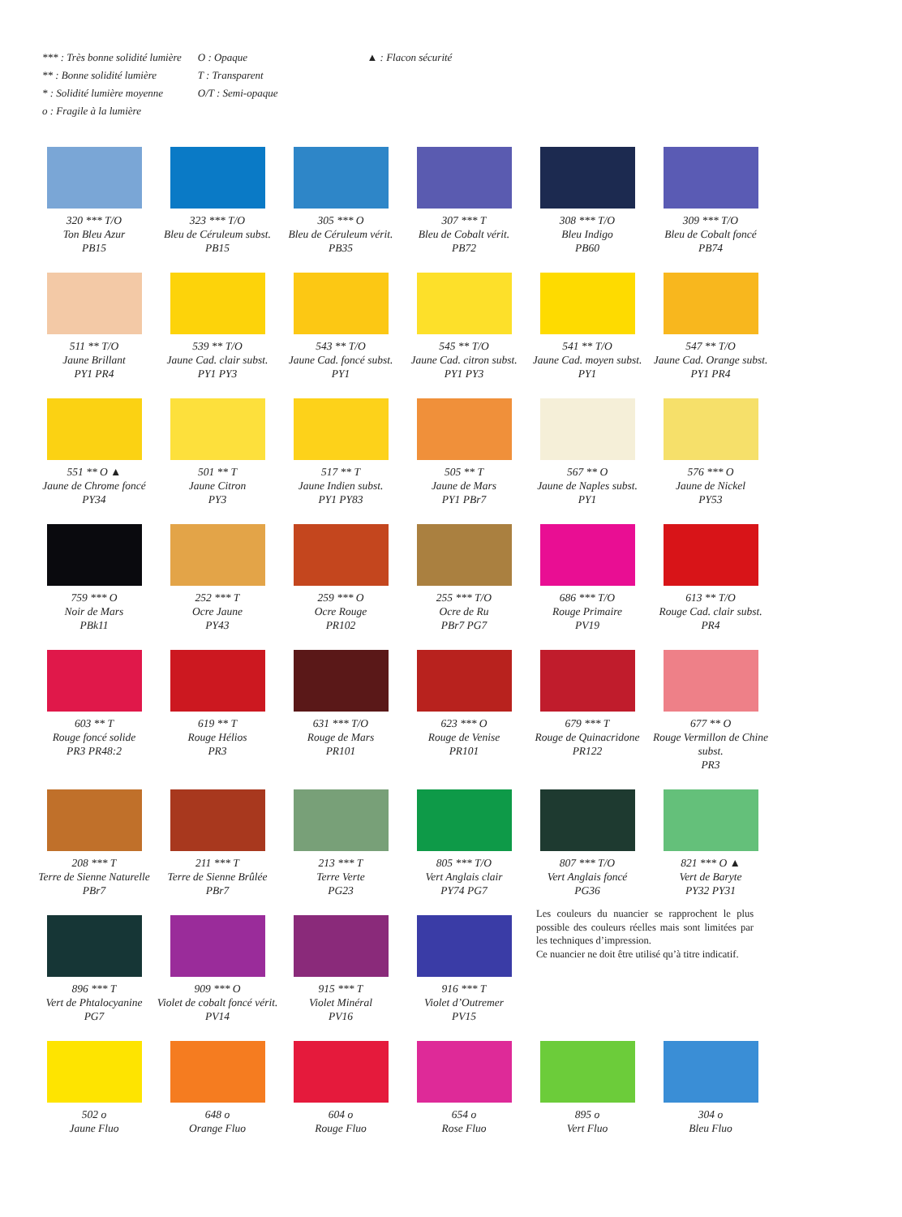*** : Très bonne solidité lumière
** : Bonne solidité lumière
* : Solidité lumière moyenne
o : Fragile à la lumière
O : Opaque
T : Transparent
O/T : Semi-opaque
▲ : Flacon sécurité
320 *** T/O
Ton Bleu Azur
PB15
323 *** T/O
Bleu de Céruleum subst.
PB15
305 *** O
Bleu de Céruleum vérit.
PB35
307 *** T
Bleu de Cobalt vérit.
PB72
308 *** T/O
Bleu Indigo
PB60
309 *** T/O
Bleu de Cobalt foncé
PB74
511 ** T/O
Jaune Brillant
PY1 PR4
539 ** T/O
Jaune Cad. clair subst.
PY1 PY3
543 ** T/O
Jaune Cad. foncé subst.
PY1
545 ** T/O
Jaune Cad. citron subst.
PY1 PY3
541 ** T/O
Jaune Cad. moyen subst.
PY1
547 ** T/O
Jaune Cad. Orange subst.
PY1 PR4
551 ** O ▲
Jaune de Chrome foncé
PY34
501 ** T
Jaune Citron
PY3
517 ** T
Jaune Indien subst.
PY1 PY83
505 ** T
Jaune de Mars
PY1 PBr7
567 ** O
Jaune de Naples subst.
PY1
576 *** O
Jaune de Nickel
PY53
759 *** O
Noir de Mars
PBk11
252 *** T
Ocre Jaune
PY43
259 *** O
Ocre Rouge
PR102
255 *** T/O
Ocre de Ru
PBr7 PG7
686 *** T/O
Rouge Primaire
PV19
613 ** T/O
Rouge Cad. clair subst.
PR4
603 ** T
Rouge foncé solide
PR3 PR48:2
619 ** T
Rouge Hélios
PR3
631 *** T/O
Rouge de Mars
PR101
623 *** O
Rouge de Venise
PR101
679 *** T
Rouge de Quinacridone
PR122
677 ** O
Rouge Vermillon de Chine subst.
PR3
208 *** T
Terre de Sienne Naturelle
PBr7
211 *** T
Terre de Sienne Brûlée
PBr7
213 *** T
Terre Verte
PG23
805 *** T/O
Vert Anglais clair
PY74 PG7
807 *** T/O
Vert Anglais foncé
PG36
821 *** O ▲
Vert de Baryte
PY32 PY31
896 *** T
Vert de Phtalocyanine
PG7
909 *** O
Violet de cobalt foncé vérit.
PV14
915 *** T
Violet Minéral
PV16
916 *** T
Violet d’Outremer
PV15
Les couleurs du nuancier se rapprochent le plus possible des couleurs réelles mais sont limitées par les techniques d’impression.
Ce nuancier ne doit être utilisé qu’à titre indicatif.
502 o
Jaune Fluo
648 o
Orange Fluo
604 o
Rouge Fluo
654 o
Rose Fluo
895 o
Vert Fluo
304 o
Bleu Fluo